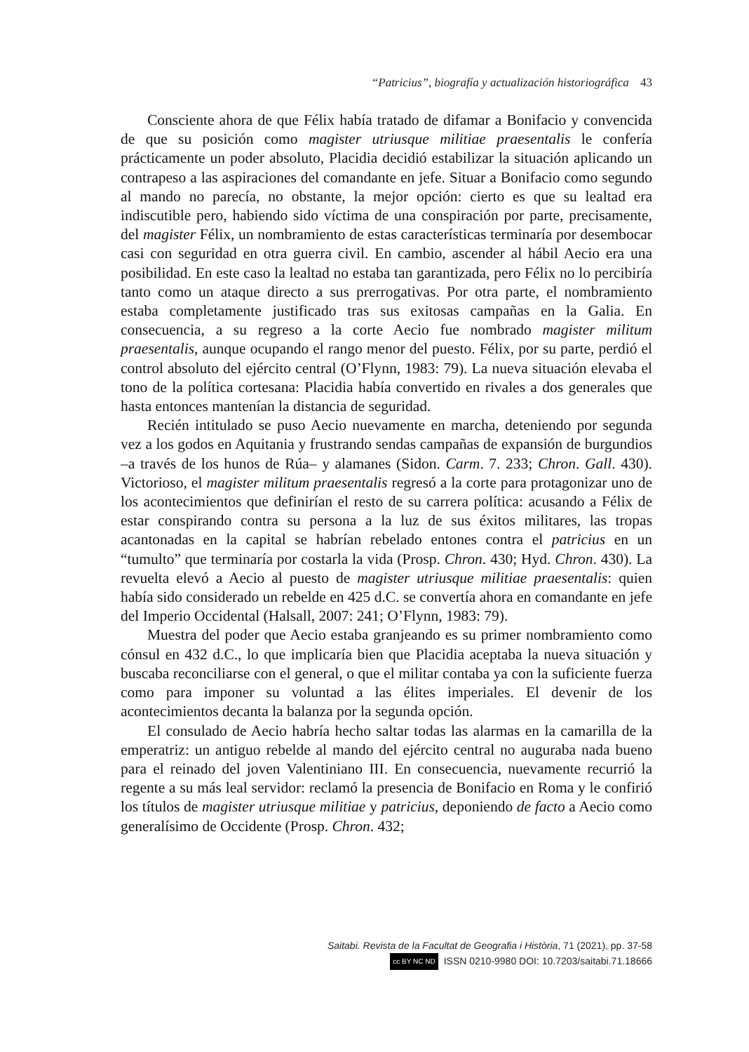“Patricius”, biografía y actualización historiográfica 43
Consciente ahora de que Félix había tratado de difamar a Bonifacio y convencida de que su posición como magister utriusque militiae praesentalis le confería prácticamente un poder absoluto, Placidia decidió estabilizar la situación aplicando un contrapeso a las aspiraciones del comandante en jefe. Situar a Bonifacio como segundo al mando no parecía, no obstante, la mejor opción: cierto es que su lealtad era indiscutible pero, habiendo sido víctima de una conspiración por parte, precisamente, del magister Félix, un nombramiento de estas características terminaría por desembocar casi con seguridad en otra guerra civil. En cambio, ascender al hábil Aecio era una posibilidad. En este caso la lealtad no estaba tan garantizada, pero Félix no lo percibiría tanto como un ataque directo a sus prerrogativas. Por otra parte, el nombramiento estaba completamente justificado tras sus exitosas campañas en la Galia. En consecuencia, a su regreso a la corte Aecio fue nombrado magister militum praesentalis, aunque ocupando el rango menor del puesto. Félix, por su parte, perdió el control absoluto del ejército central (O’Flynn, 1983: 79). La nueva situación elevaba el tono de la política cortesana: Placidia había convertido en rivales a dos generales que hasta entonces mantenían la distancia de seguridad.
Recién intitulado se puso Aecio nuevamente en marcha, deteniendo por segunda vez a los godos en Aquitania y frustrando sendas campañas de expansión de burgundios –a través de los hunos de Rúa– y alamanes (Sidon. Carm. 7. 233; Chron. Gall. 430). Victorioso, el magister militum praesentalis regresó a la corte para protagonizar uno de los acontecimientos que definirían el resto de su carrera política: acusando a Félix de estar conspirando contra su persona a la luz de sus éxitos militares, las tropas acantonadas en la capital se habrían rebelado entones contra el patricius en un “tumulto” que terminaría por costarla la vida (Prosp. Chron. 430; Hyd. Chron. 430). La revuelta elevó a Aecio al puesto de magister utriusque militiae praesentalis: quien había sido considerado un rebelde en 425 d.C. se convertía ahora en comandante en jefe del Imperio Occidental (Halsall, 2007: 241; O’Flynn, 1983: 79).
Muestra del poder que Aecio estaba granjeando es su primer nombramiento como cónsul en 432 d.C., lo que implicaría bien que Placidia aceptaba la nueva situación y buscaba reconciliarse con el general, o que el militar contaba ya con la suficiente fuerza como para imponer su voluntad a las élites imperiales. El devenir de los acontecimientos decanta la balanza por la segunda opción.
El consulado de Aecio habría hecho saltar todas las alarmas en la camarilla de la emperatriz: un antiguo rebelde al mando del ejército central no auguraba nada bueno para el reinado del joven Valentiniano III. En consecuencia, nuevamente recurrió la regente a su más leal servidor: reclamó la presencia de Bonifacio en Roma y le confirió los títulos de magister utriusque militiae y patricius, deponiendo de facto a Aecio como generalísimo de Occidente (Prosp. Chron. 432;
Saitabi. Revista de la Facultat de Geografia i Història, 71 (2021), pp. 37-58
cc BY NC ND ISSN 0210-9980 DOI: 10.7203/saitabi.71.18666